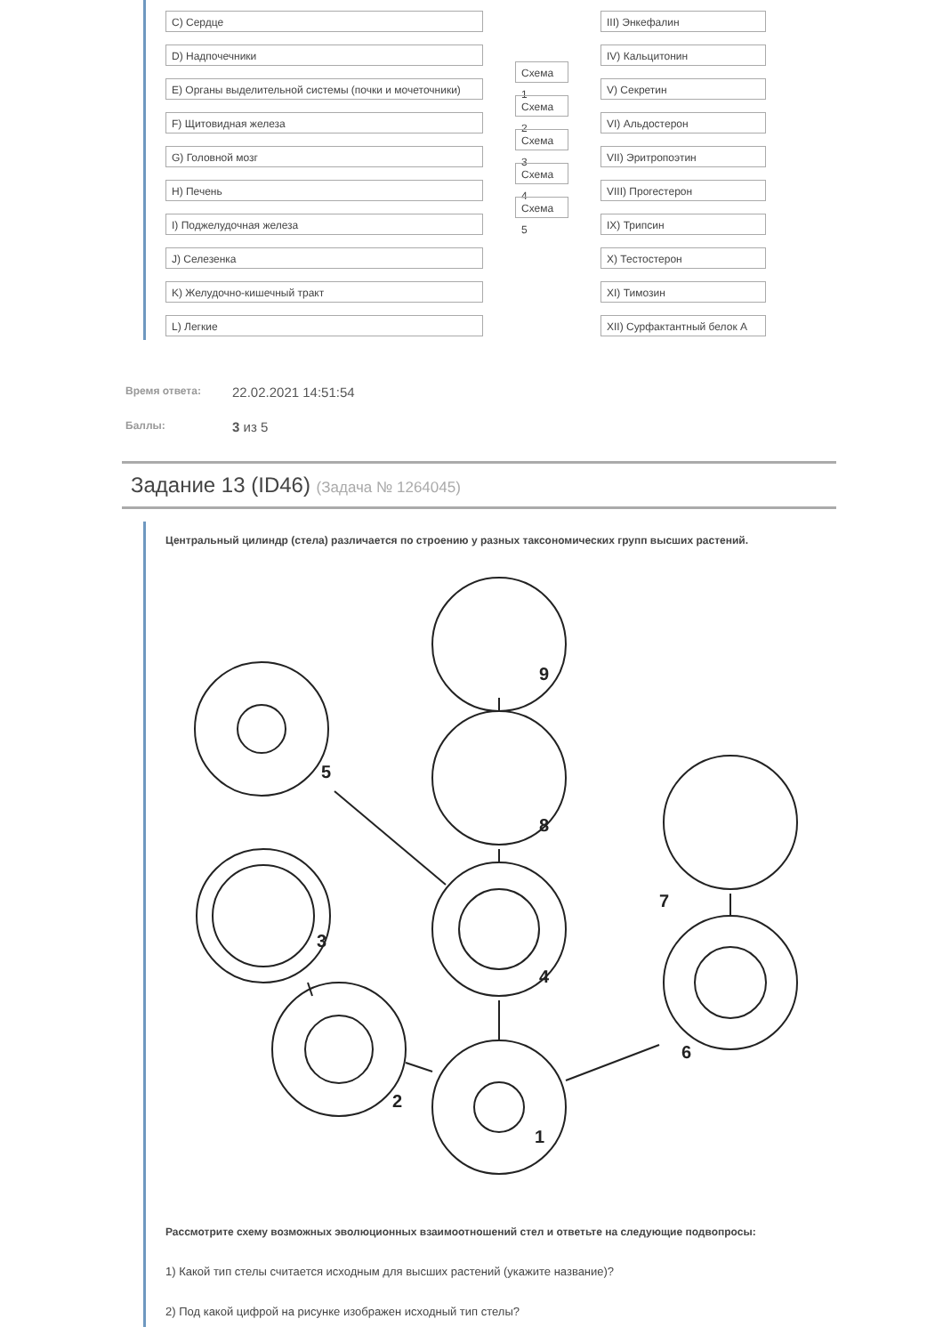C) Сердце
D) Надпочечники
E) Органы выделительной системы (почки и мочеточники)
F) Щитовидная железа
G) Головной мозг
H) Печень
I) Поджелудочная железа
J) Селезенка
K) Желудочно-кишечный тракт
L) Легкие
Схема 1
Схема 2
Схема 3
Схема 4
Схема 5
III) Энкефалин
IV) Кальцитонин
V) Секретин
VI) Альдостерон
VII) Эритропоэтин
VIII) Прогестерон
IX) Трипсин
X) Тестостерон
XI) Тимозин
XII) Сурфактантный белок A
Время ответа: 22.02.2021 14:51:54
Баллы: 3 из 5
Задание 13 (ID46) (Задача № 1264045)
Центральный цилиндр (стела) различается по строению у разных таксономических групп высших растений.
1
2
3
4
5
6
7
8
9
Рассмотрите схему возможных эволюционных взаимоотношений стел и ответьте на следующие подвопросы:
1) Какой тип стелы считается исходным для высших растений (укажите название)?
2) Под какой цифрой на рисунке изображен исходный тип стелы?